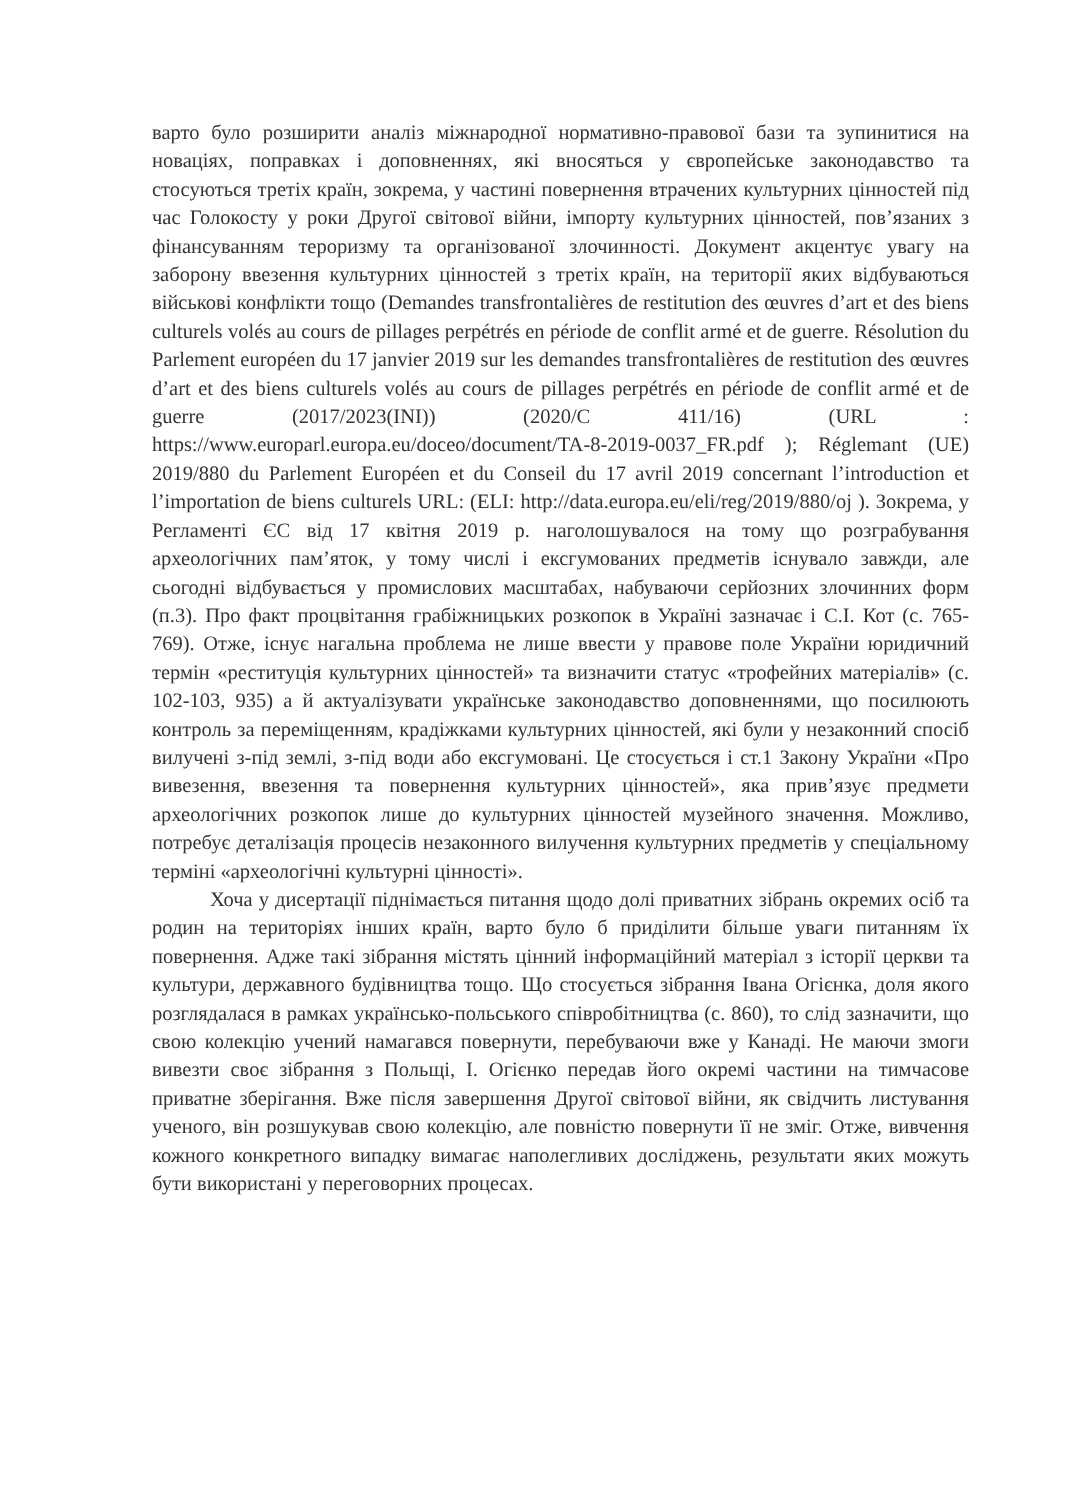варто було розширити аналіз міжнародної нормативно-правової бази та зупинитися на новаціях, поправках і доповненнях, які вносяться у європейське законодавство та стосуються третіх країн, зокрема, у частині повернення втрачених культурних цінностей під час Голокосту у роки Другої світової війни, імпорту культурних цінностей, пов’язаних з фінансуванням тероризму та організованої злочинності. Документ акцентує увагу на заборону ввезення культурних цінностей з третіх країн, на території яких відбуваються військові конфлікти тощо (Demandes transfrontalières de restitution des œuvres d’art et des biens culturels volés au cours de pillages perpétrés en période de conflit armé et de guerre. Résolution du Parlement européen du 17 janvier 2019 sur les demandes transfrontalières de restitution des œuvres d’art et des biens culturels volés au cours de pillages perpétrés en période de conflit armé et de guerre (2017/2023(INI)) (2020/C 411/16) (URL : https://www.europarl.europa.eu/doceo/document/TA-8-2019-0037_FR.pdf ); Réglemant (UE) 2019/880 du Parlement Européen et du Conseil du 17 avril 2019 concernant l’introduction et l’importation de biens culturels URL: (ELI: http://data.europa.eu/eli/reg/2019/880/oj ). Зокрема, у Регламенті ЄС від 17 квітня 2019 р. наголошувалося на тому що розграбування археологічних пам’яток, у тому числі і ексгумованих предметів існувало завжди, але сьогодні відбувається у промислових масштабах, набуваючи серйозних злочинних форм (п.3). Про факт процвітання грабіжницьких розкопок в Україні зазначає і С.І. Кот (с. 765-769). Отже, існує нагальна проблема не лише ввести у правове поле України юридичний термін «реституція культурних цінностей» та визначити статус «трофейних матеріалів» (с. 102-103, 935) а й актуалізувати українське законодавство доповненнями, що посилюють контроль за переміщенням, крадіжками культурних цінностей, які були у незаконний спосіб вилучені з-під землі, з-під води або ексгумовані. Це стосується і ст.1 Закону України «Про вивезення, ввезення та повернення культурних цінностей», яка прив’язує предмети археологічних розкопок лише до культурних цінностей музейного значення. Можливо, потребує деталізація процесів незаконного вилучення культурних предметів у спеціальному терміні «археологічні культурні цінності».
Хоча у дисертації піднімається питання щодо долі приватних зібрань окремих осіб та родин на територіях інших країн, варто було б приділити більше уваги питанням їх повернення. Адже такі зібрання містять цінний інформаційний матеріал з історії церкви та культури, державного будівництва тощо. Що стосується зібрання Івана Огієнка, доля якого розглядалася в рамках українсько-польського співробітництва (с. 860), то слід зазначити, що свою колекцію учений намагався повернути, перебуваючи вже у Канаді. Не маючи змоги вивезти своє зібрання з Польщі, І. Огієнко передав його окремі частини на тимчасове приватне зберігання. Вже після завершення Другої світової війни, як свідчить листування ученого, він розшукував свою колекцію, але повністю повернути її не зміг. Отже, вивчення кожного конкретного випадку вимагає наполегливих досліджень, результати яких можуть бути використані у переговорних процесах.